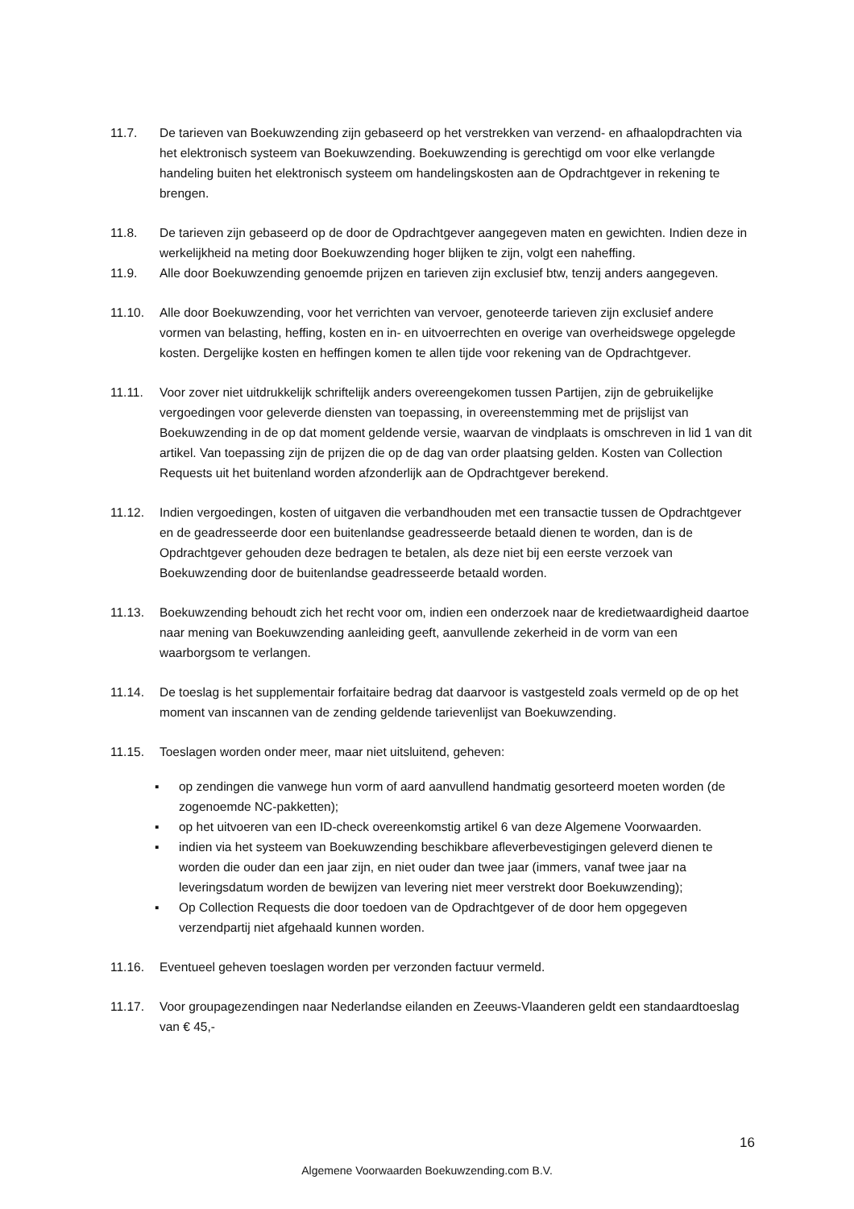11.7. De tarieven van Boekuwzending zijn gebaseerd op het verstrekken van verzend- en afhaalopdrachten via het elektronisch systeem van Boekuwzending. Boekuwzending is gerechtigd om voor elke verlangde handeling buiten het elektronisch systeem om handelingskosten aan de Opdrachtgever in rekening te brengen.
11.8. De tarieven zijn gebaseerd op de door de Opdrachtgever aangegeven maten en gewichten. Indien deze in werkelijkheid na meting door Boekuwzending hoger blijken te zijn, volgt een naheffing.
11.9. Alle door Boekuwzending genoemde prijzen en tarieven zijn exclusief btw, tenzij anders aangegeven.
11.10. Alle door Boekuwzending, voor het verrichten van vervoer, genoteerde tarieven zijn exclusief andere vormen van belasting, heffing, kosten en in- en uitvoerrechten en overige van overheidswege opgelegde kosten. Dergelijke kosten en heffingen komen te allen tijde voor rekening van de Opdrachtgever.
11.11. Voor zover niet uitdrukkelijk schriftelijk anders overeengekomen tussen Partijen, zijn de gebruikelijke vergoedingen voor geleverde diensten van toepassing, in overeenstemming met de prijslijst van Boekuwzending in de op dat moment geldende versie, waarvan de vindplaats is omschreven in lid 1 van dit artikel. Van toepassing zijn de prijzen die op de dag van order plaatsing gelden. Kosten van Collection Requests uit het buitenland worden afzonderlijk aan de Opdrachtgever berekend.
11.12. Indien vergoedingen, kosten of uitgaven die verbandhouden met een transactie tussen de Opdrachtgever en de geadresseerde door een buitenlandse geadresseerde betaald dienen te worden, dan is de Opdrachtgever gehouden deze bedragen te betalen, als deze niet bij een eerste verzoek van Boekuwzending door de buitenlandse geadresseerde betaald worden.
11.13. Boekuwzending behoudt zich het recht voor om, indien een onderzoek naar de kredietwaardigheid daartoe naar mening van Boekuwzending aanleiding geeft, aanvullende zekerheid in de vorm van een waarborgsom te verlangen.
11.14. De toeslag is het supplementair forfaitaire bedrag dat daarvoor is vastgesteld zoals vermeld op de op het moment van inscannen van de zending geldende tarievenlijst van Boekuwzending.
11.15. Toeslagen worden onder meer, maar niet uitsluitend, geheven:
▪ op zendingen die vanwege hun vorm of aard aanvullend handmatig gesorteerd moeten worden (de zogenoemde NC-pakketten);
▪ op het uitvoeren van een ID-check overeenkomstig artikel 6 van deze Algemene Voorwaarden.
▪ indien via het systeem van Boekuwzending beschikbare afleverbevestigingen geleverd dienen te worden die ouder dan een jaar zijn, en niet ouder dan twee jaar (immers, vanaf twee jaar na leveringsdatum worden de bewijzen van levering niet meer verstrekt door Boekuwzending);
▪ Op Collection Requests die door toedoen van de Opdrachtgever of de door hem opgegeven verzendpartij niet afgehaald kunnen worden.
11.16. Eventueel geheven toeslagen worden per verzonden factuur vermeld.
11.17. Voor groupagezendingen naar Nederlandse eilanden en Zeeuws-Vlaanderen geldt een standaardtoeslag van € 45,-
16
Algemene Voorwaarden Boekuwzending.com B.V.